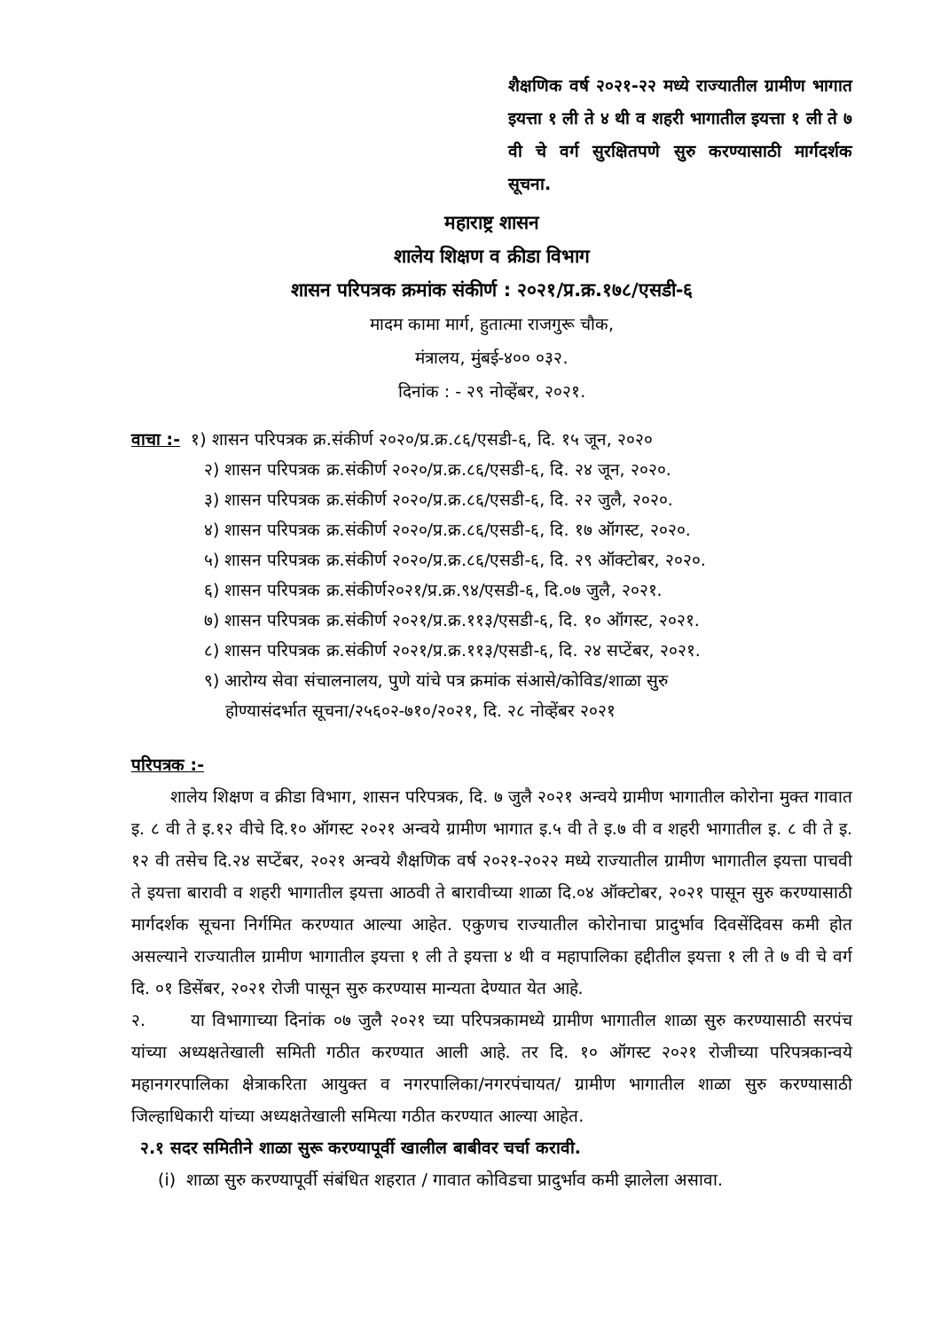शैक्षणिक वर्ष २०२१-२२ मध्ये राज्यातील ग्रामीण भागात इयत्ता १ ली ते ४ थी व शहरी भागातील इयत्ता १ ली ते ७ वी चे वर्ग सुरक्षितपणे सुरु करण्यासाठी मार्गदर्शक सूचना.
महाराष्ट्र शासन
शालेय शिक्षण व क्रीडा विभाग
शासन परिपत्रक क्रमांक संकीर्ण : २०२१/प्र.क्र.१७८/एसडी-६
मादम कामा मार्ग, हुतात्मा राजगुरू चौक,
मंत्रालय, मुंबई-४०० ०३२.
दिनांक : - २९ नोव्हेंबर, २०२१.
वाचा :- १) शासन परिपत्रक क्र.संकीर्ण २०२०/प्र.क्र.८६/एसडी-६, दि. १५ जून, २०२०
२) शासन परिपत्रक क्र.संकीर्ण २०२०/प्र.क्र.८६/एसडी-६, दि. २४ जून, २०२०.
३) शासन परिपत्रक क्र.संकीर्ण २०२०/प्र.क्र.८६/एसडी-६, दि. २२ जुलै, २०२०.
४) शासन परिपत्रक क्र.संकीर्ण २०२०/प्र.क्र.८६/एसडी-६, दि. १७ ऑगस्ट, २०२०.
५) शासन परिपत्रक क्र.संकीर्ण २०२०/प्र.क्र.८६/एसडी-६, दि. २९ ऑक्टोबर, २०२०.
६) शासन परिपत्रक क्र.संकीर्ण२०२१/प्र.क्र.९४/एसडी-६, दि.०७ जुलै, २०२१.
७) शासन परिपत्रक क्र.संकीर्ण २०२१/प्र.क्र.११३/एसडी-६, दि. १० ऑगस्ट, २०२१.
८) शासन परिपत्रक क्र.संकीर्ण २०२१/प्र.क्र.११३/एसडी-६, दि. २४ सप्टेंबर, २०२१.
९) आरोग्य सेवा संचालनालय, पुणे यांचे पत्र क्रमांक संआसे/कोविड/शाळा सुरु
होण्यासंदर्भात सूचना/२५६०२-७१०/२०२१, दि. २८ नोव्हेंबर २०२१
परिपत्रक :-
शालेय शिक्षण व क्रीडा विभाग, शासन परिपत्रक, दि. ७ जुलै २०२१ अन्वये ग्रामीण भागातील कोरोना मुक्त गावात इ. ८ वी ते इ.१२ वीचे दि.१० ऑगस्ट २०२१ अन्वये ग्रामीण भागात इ.५ वी ते इ.७ वी व शहरी भागातील इ. ८ वी ते इ. १२ वी तसेच दि.२४ सप्टेंबर, २०२१ अन्वये शैक्षणिक वर्ष २०२१-२०२२ मध्ये राज्यातील ग्रामीण भागातील इयत्ता पाचवी ते इयत्ता बारावी व शहरी भागातील इयत्ता आठवी ते बारावीच्या शाळा दि.०४ ऑक्टोबर, २०२१ पासून सुरु करण्यासाठी मार्गदर्शक सूचना निर्गमित करण्यात आल्या आहेत. एकुणच राज्यातील कोरोनाचा प्रादुर्भाव दिवसेंदिवस कमी होत असल्याने राज्यातील ग्रामीण भागातील इयत्ता १ ली ते इयत्ता ४ थी व महापालिका हद्दीतील इयत्ता १ ली ते ७ वी चे वर्ग दि. ०१ डिसेंबर, २०२१ रोजी पासून सुरु करण्यास मान्यता देण्यात येत आहे.
२. या विभागाच्या दिनांक ०७ जुलै २०२१ च्या परिपत्रकामध्ये ग्रामीण भागातील शाळा सुरु करण्यासाठी सरपंच यांच्या अध्यक्षतेखाली समिती गठीत करण्यात आली आहे. तर दि. १० ऑगस्ट २०२१ रोजीच्या परिपत्रकान्वये महानगरपालिका क्षेत्राकरिता आयुक्त व नगरपालिका/नगरपंचायत/ ग्रामीण भागातील शाळा सुरु करण्यासाठी जिल्हाधिकारी यांच्या अध्यक्षतेखाली समित्या गठीत करण्यात आल्या आहेत.
२.१ सदर समितीने शाळा सुरू करण्यापूर्वी खालील बाबीवर चर्चा करावी.
(i) शाळा सुरु करण्यापूर्वी संबंधित शहरात / गावात कोविडचा प्रादुर्भाव कमी झालेला असावा.